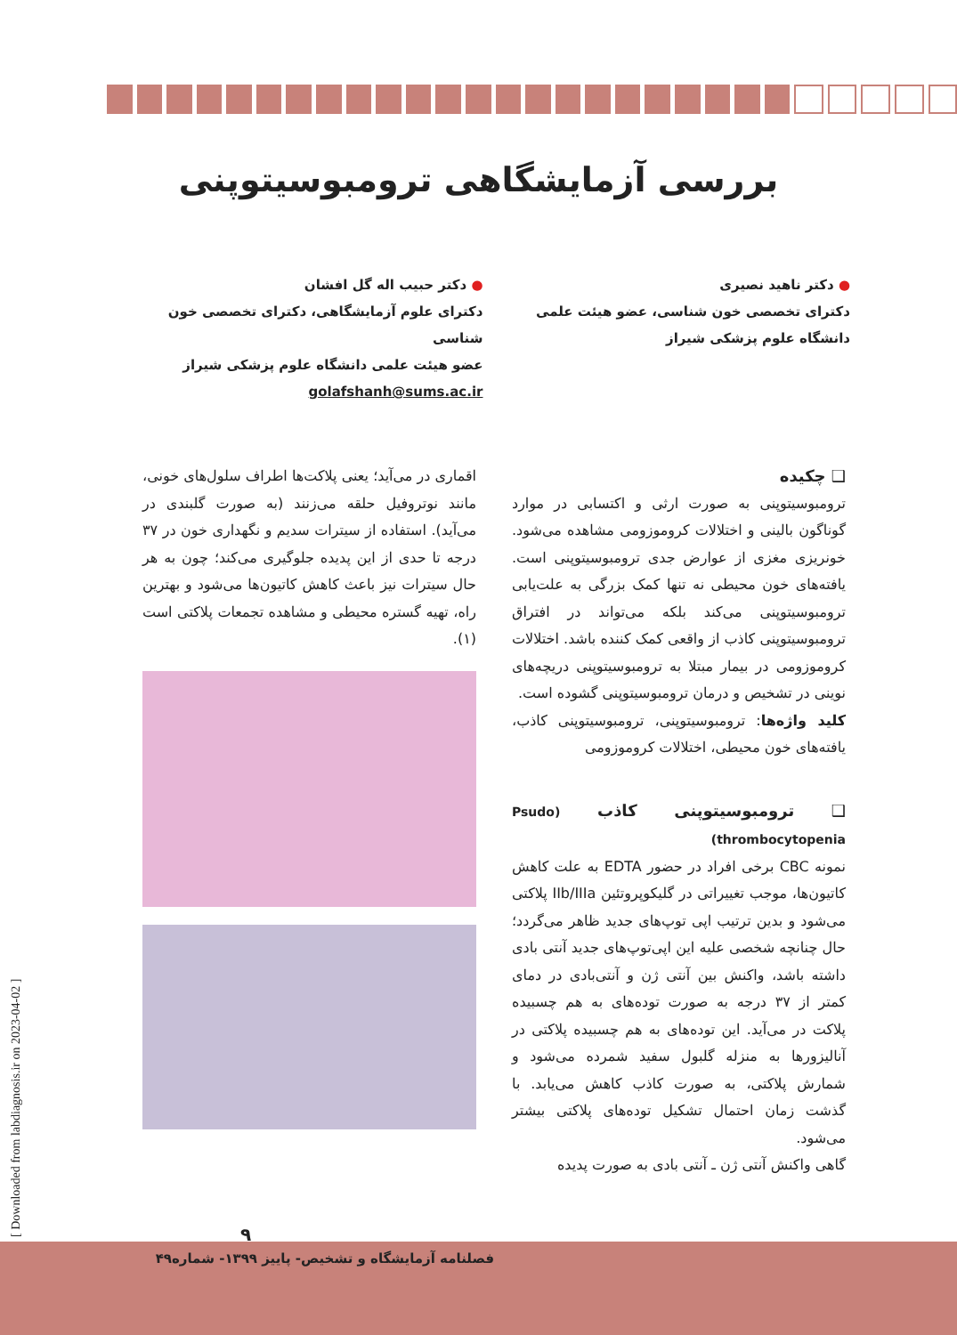بررسی آزمایشگاهی ترومبوسیتوپنی
● دکتر ناهید نصیری
دکترای تخصصی خون شناسی، عضو هیئت علمی
دانشگاه علوم پزشکی شیراز
● دکتر حبیب اله گل افشان
دکترای علوم آزمایشگاهی، دکترای تخصصی خون شناسی
عضو هیئت علمی دانشگاه علوم پزشکی شیراز
golafshanh@sums.ac.ir
❑ چکیده
ترومبوسیتوپنی به صورت ارثی و اکتسابی در موارد گوناگون بالینی و اختلالات کروموزومی مشاهده می‌شود. خونریزی مغزی از عوارض جدی ترومبوسیتوپنی است. یافته‌های خون محیطی نه تنها کمک بزرگی به علت‌یابی ترومبوسیتوپنی می‌کند بلکه می‌تواند در افتراق ترومبوسیتوپنی کاذب از واقعی کمک کننده باشد. اختلالات کروموزومی در بیمار مبتلا به ترومبوسیتوپنی دریچه‌های نوینی در تشخیص و درمان ترومبوسیتوپنی گشوده است.
کلید واژه‌ها: ترومبوسیتوپنی، ترومبوسیتوپنی کاذب، یافته‌های خون محیطی، اختلالات کروموزومی
❑ ترومبوسیتوپنی کاذب (Psudo thrombocytopenia)
نمونه CBC برخی افراد در حضور EDTA به علت کاهش کاتیون‌ها، موجب تغییراتی در گلیکوپروتئین IIb/IIIa پلاکتی می‌شود و بدین ترتیب اپی توپ‌های جدید ظاهر می‌گردد؛ حال چنانچه شخصی علیه این اپی‌توپ‌های جدید آنتی بادی داشته باشد، واکنش بین آنتی ژن و آنتی‌بادی در دمای کمتر از ۳۷ درجه به صورت توده‌های به هم چسبیده پلاکت در می‌آید. این توده‌های به هم چسبیده پلاکتی در آنالیزورها به منزله گلبول سفید شمرده می‌شود و شمارش پلاکتی، به صورت کاذب کاهش می‌یابد. با گذشت زمان احتمال تشکیل توده‌های پلاکتی بیشتر می‌شود.
گاهی واکنش آنتی ژن ـ آنتی بادی به صورت پدیده
اقماری در می‌آید؛ یعنی پلاکت‌ها اطراف سلول‌های خونی، مانند نوتروفیل حلقه می‌زنند (به صورت گلبندی در می‌آید). استفاده از سیترات سدیم و نگهداری خون در ۳۷ درجه تا حدی از این پدیده جلوگیری می‌کند؛ چون به هر حال سیترات نیز باعث کاهش کاتیون‌ها می‌شود و بهترین راه، تهیه گستره محیطی و مشاهده تجمعات پلاکتی است (۱).
۹
فصلنامه آزمایشگاه و تشخیص- پاییز ۱۳۹۹- شماره۴۹
[ Downloaded from labdiagnosis.ir on 2023-04-02 ]